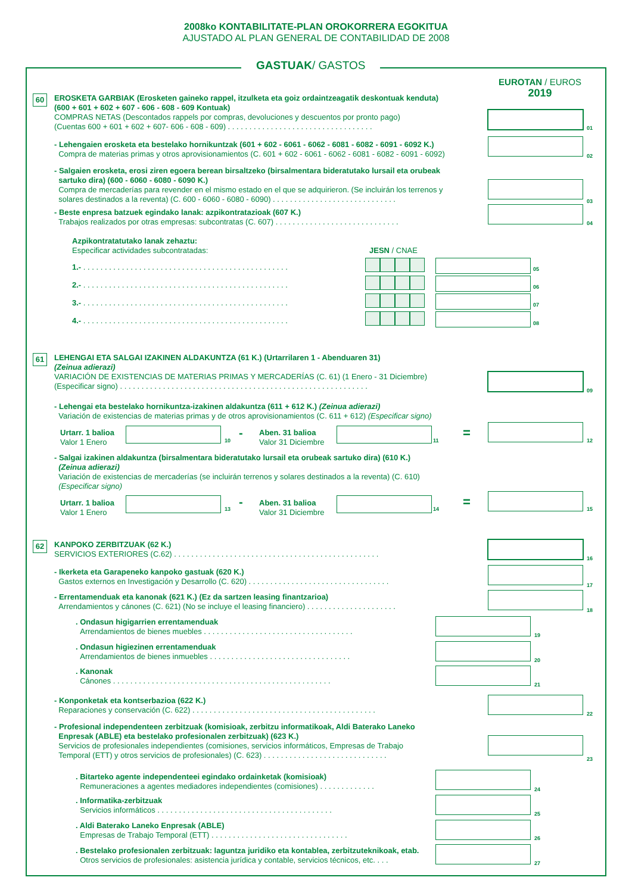2008ko KONTABILITATE-PLAN OROKORRERA EGOKITUA
AJUSTADO AL PLAN GENERAL DE CONTABILIDAD DE 2008
GASTUAK/ GASTOS
EUROTAN / EUROS
2019
60
EROSKETA GARBIAK (Erosketen gaineko rappel, itzulketa eta goiz ordaintzeagatik deskontuak kenduta)
(600 + 601 + 602 + 607 - 606 - 608 - 609 Kontuak)
COMPRAS NETAS (Descontados rappels por compras, devoluciones y descuentos por pronto pago)
(Cuentas 600 + 601 + 602 + 607- 606 - 608 - 609) . . . . . . . . . . . . . . . . . . . . . . . . . . . . . . . . . .
01
- Lehengaien erosketa eta bestelako hornikuntzak (601 + 602 - 6061 - 6062 - 6081 - 6082 - 6091 - 6092 K.)
Compra de materias primas y otros aprovisionamientos (C. 601 + 602 - 6061 - 6062 - 6081 - 6082 - 6091 - 6092)
02
- Salgaien erosketa, erosi ziren egoera berean birsaltzeko (birsalmentara bideratutako lursail eta orubeak
sartuko dira) (600 - 6060 - 6080 - 6090 K.)
Compra de mercaderías para revender en el mismo estado en el que se adquirieron. (Se incluirán los terrenos y
solares destinados a la reventa) (C. 600 - 6060 - 6080 - 6090) . . . . . . . . . . . . . . . . . . . . . . . . . . . . .
03
- Beste enpresa batzuek egindako lanak: azpikontratazioak (607 K.)
Trabajos realizados por otras empresas: subcontratas (C. 607) . . . . . . . . . . . . . . . . . . . . . . . . . . . . .
04
Azpikontratatutako lanak zehaztu:
Especificar actividades subcontratadas:
JESN / CNAE
1.- . . . . . . . . . . . . . . . . . . . . . . . . . . . . . . . . . . . . . . . . . . . . . . . .
05
2.- . . . . . . . . . . . . . . . . . . . . . . . . . . . . . . . . . . . . . . . . . . . . . . . .
06
3.- . . . . . . . . . . . . . . . . . . . . . . . . . . . . . . . . . . . . . . . . . . . . . . . .
07
4.- . . . . . . . . . . . . . . . . . . . . . . . . . . . . . . . . . . . . . . . . . . . . . . . .
08
61
LEHENGAI ETA SALGAI IZAKINEN ALDAKUNTZA (61 K.) (Urtarrilaren 1 - Abenduaren 31)
(Zeinua adierazi)
VARIACIÓN DE EXISTENCIAS DE MATERIAS PRIMAS Y MERCADERÍAS (C. 61) (1 Enero - 31 Diciembre)
(Especificar signo) . . . . . . . . . . . . . . . . . . . . . . . . . . . . . . . . . . . . . . . . . . . . . . . . . . . . . . . . . .
09
- Lehengai eta bestelako hornikuntza-izakinen aldakuntza (611 + 612 K.) (Zeinua adierazi)
Variación de existencias de materias primas y de otros aprovisionamientos (C. 611 + 612) (Especificar signo)
Urtarr. 1 balioa
Valor 1 Enero
10 -
Aben. 31 balioa
Valor 31 Diciembre
11 = 12
- Salgai izakinen aldakuntza (birsalmentara bideratutako lursail eta orubeak sartuko dira) (610 K.)
(Zeinua adierazi)
Variación de existencias de mercaderías (se incluirán terrenos y solares destinados a la reventa) (C. 610)
(Especificar signo)
Urtarr. 1 balioa
Valor 1 Enero
13 -
Aben. 31 balioa
Valor 31 Diciembre
14 = 15
62
KANPOKO ZERBITZUAK (62 K.)
SERVICIOS EXTERIORES (C.62) . . . . . . . . . . . . . . . . . . . . . . . . . . . . . . . . . . . . . . . . . . . . . . . .
16
- Ikerketa eta Garapeneko kanpoko gastuak (620 K.)
Gastos externos en Investigación y Desarrollo (C. 620) . . . . . . . . . . . . . . . . . . . . . . . . . . . . . . . . .
17
- Errentamenduak eta kanonak (621 K.) (Ez da sartzen leasing finantzarioa)
Arrendamientos y cánones (C. 621) (No se incluye el leasing financiero) . . . . . . . . . . . . . . . . . . . . .
18
. Ondasun higigarrien errentamenduak
Arrendamientos de bienes muebles . . . . . . . . . . . . . . . . . . . . . . . . . . . . . . . . . . .
19
. Ondasun higiezinen errentamenduak
Arrendamientos de bienes inmuebles . . . . . . . . . . . . . . . . . . . . . . . . . . . . . . . . .
20
. Kanonak
Cánones . . . . . . . . . . . . . . . . . . . . . . . . . . . . . . . . . . . . . . . . . . . . . . . . . . .
21
- Konponketak eta kontserbazioa (622 K.)
Reparaciones y conservación (C. 622) . . . . . . . . . . . . . . . . . . . . . . . . . . . . . . . . . . . . . . . . . . .
22
- Profesional independenteen zerbitzuak (komisioak, zerbitzu informatikoak, Aldi Baterako Laneko
Enpresak (ABLE) eta bestelako profesionalen zerbitzuak) (623 K.)
Servicios de profesionales independientes (comisiones, servicios informáticos, Empresas de Trabajo
Temporal (ETT) y otros servicios de profesionales) (C. 623) . . . . . . . . . . . . . . . . . . . . . . . . . . . . .
23
. Bitarteko agente independenteei egindako ordainketak (komisioak)
Remuneraciones a agentes mediadores independientes (comisiones) . . . . . . . . . . . . .
24
. Informatika-zerbitzuak
Servicios informáticos . . . . . . . . . . . . . . . . . . . . . . . . . . . . . . . . . . . . . . . . .
25
. Aldi Baterako Laneko Enpresak (ABLE)
Empresas de Trabajo Temporal (ETT) . . . . . . . . . . . . . . . . . . . . . . . . . . . . . . . .
26
. Bestelako profesionalen zerbitzuak: laguntza juridiko eta kontablea, zerbitzuteknikoak, etab.
Otros servicios de profesionales: asistencia jurídica y contable, servicios técnicos, etc. . . .
27